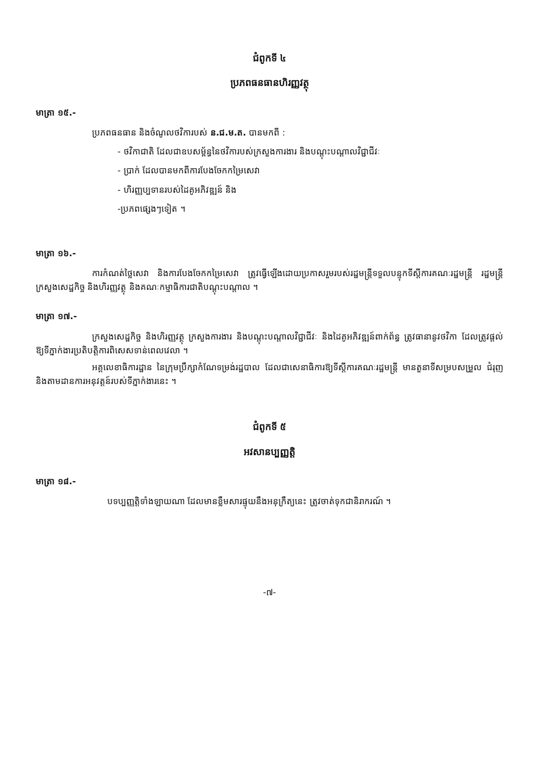ជំពូកទី ៤
ប្រភពធនធានហិរញ្ញវត្ថុ
មាត្រា ១៥.-
ប្រភពធនធាន និងចំណូលថវិការបស់ ន.ជ.ម.ត. បានមកពី :
- ថវិកាជាតិ ដែលជាឧបសម្ព័ន្ធនៃថវិការបស់ក្រសួងការងារ និងបណ្តុះបណ្តាលវិជ្ជាជីវៈ
- ប្រាក់ ដែលបានមកពីការបែងចែកកម្រៃសេវា
- ហិរញ្ញប្បទានរបស់ដៃគូអភិវឌ្ឍន៍ និង
-ប្រភពផ្សេងៗទៀត ។
មាត្រា ១៦.-
ការកំណត់ថ្លៃសេវា និងការបែងចែកកម្រៃសេវា ត្រូវធ្វើឡើងដោយប្រកាសរួមរបស់រដ្ឋមន្ត្រីទទួលបន្ទុកទីស្តីការគណៈរដ្ឋមន្ត្រី រដ្ឋមន្ត្រីក្រសួងសេដ្ឋកិច្ច និងហិរញ្ញវត្ថុ និងគណៈកម្មាធិការជាតិបណ្តុះបណ្តាល ។
មាត្រា ១៧.-
ក្រសួងសេដ្ឋកិច្ច និងហិរញ្ញវត្ថុ ក្រសួងការងារ និងបណ្តុះបណ្តាលវិជ្ជាជីវៈ និងដៃគូអភិវឌ្ឍន៍ពាក់ព័ន្ធ ត្រូវធានានូវថវិកា ដែលត្រូវផ្តល់ឱ្យទីភ្នាក់ងារប្រតិបត្តិការពិសេសទាន់ពេលវេលា ។
អគ្គលេខាធិការដ្ឋាន នៃក្រុមប្រឹក្សាកំណែទម្រង់រដ្ឋបាល ដែលជាសេនាធិការឱ្យទីស្តីការគណៈរដ្ឋមន្ត្រី មានតួនាទីសម្របសម្រួល ជំរុញ និងតាមដានការអនុវត្តន៍របស់ទីភ្នាក់ងារនេះ ។
ជំពូកទី ៥
អវសានប្បញ្ញត្តិ
មាត្រា ១៨.-
បទប្បញ្ញត្តិទាំងឡាយណា ដែលមានខ្លឹមសារផ្ទុយនឹងអនុក្រឹត្យនេះ ត្រូវចាត់ទុកជានិរាករណ៍ ។
-៧-